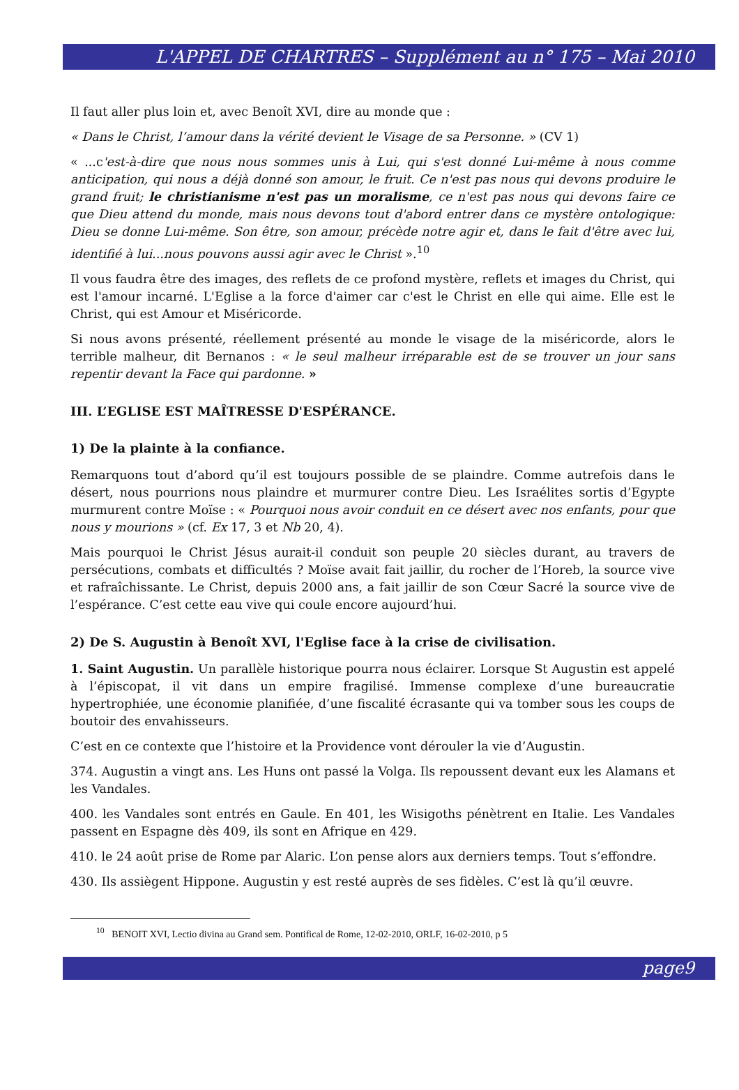L'APPEL DE CHARTRES – Supplément au n° 175 – Mai 2010
Il faut aller plus loin et, avec Benoît XVI, dire au monde que :
« Dans le Christ, l’amour dans la vérité devient le Visage de sa Personne. » (CV 1)
« ...c'est-à-dire que nous nous sommes unis à Lui, qui s'est donné Lui-même à nous comme anticipation, qui nous a déjà donné son amour, le fruit. Ce n'est pas nous qui devons produire le grand fruit; le christianisme n'est pas un moralisme, ce n'est pas nous qui devons faire ce que Dieu attend du monde, mais nous devons tout d'abord entrer dans ce mystère ontologique: Dieu se donne Lui-même. Son être, son amour, précède notre agir et, dans le fait d'être avec lui, identifié à lui...nous pouvons aussi agir avec le Christ ».<sup>10</sup>
Il vous faudra être des images, des reflets de ce profond mystère, reflets et images du Christ, qui est l'amour incarné. L'Eglise a la force d'aimer car c'est le Christ en elle qui aime. Elle est le Christ, qui est Amour et Miséricorde.
Si nous avons présenté, réellement présenté au monde le visage de la miséricorde, alors le terrible malheur, dit Bernanos : « le seul malheur irréparable est de se trouver un jour sans repentir devant la Face qui pardonne. »
III. L’EGLISE EST MAÎTRESSE D'ESPÉRANCE.
1) De la plainte à la confiance.
Remarquons tout d’abord qu’il est toujours possible de se plaindre. Comme autrefois dans le désert, nous pourrions nous plaindre et murmurer contre Dieu. Les Israélites sortis d’Egypte murmurent contre Moïse : « Pourquoi nous avoir conduit en ce désert avec nos enfants, pour que nous y mourions » (cf. Ex 17, 3 et Nb 20, 4).
Mais pourquoi le Christ Jésus aurait-il conduit son peuple 20 siècles durant, au travers de persécutions, combats et difficultés ? Moïse avait fait jaillir, du rocher de l’Horeb, la source vive et rafraîchissante. Le Christ, depuis 2000 ans, a fait jaillir de son Cœur Sacré la source vive de l’espérance. C’est cette eau vive qui coule encore aujourd’hui.
2) De S. Augustin à Benoît XVI, l'Eglise face à la crise de civilisation.
1. Saint Augustin. Un parallèle historique pourra nous éclairer. Lorsque St Augustin est appelé à l’épiscopat, il vit dans un empire fragilisé. Immense complexe d’une bureaucratie hypertrophiée, une économie planifiée, d’une fiscalité écrasante qui va tomber sous les coups de boutoir des envahisseurs.
C’est en ce contexte que l’histoire et la Providence vont dérouler la vie d’Augustin.
374. Augustin a vingt ans. Les Huns ont passé la Volga. Ils repoussent devant eux les Alamans et les Vandales.
400. les Vandales sont entrés en Gaule. En 401, les Wisigoths pénètrent en Italie. Les Vandales passent en Espagne dès 409, ils sont en Afrique en 429.
410. le 24 août prise de Rome par Alaric. L’on pense alors aux derniers temps. Tout s’effondre.
430. Ils assiègent Hippone. Augustin y est resté auprès de ses fidèles. C’est là qu’il œuvre.
<sup>10</sup> BENOIT XVI, Lectio divina au Grand sem. Pontifical de Rome, 12-02-2010, ORLF, 16-02-2010, p 5
page9